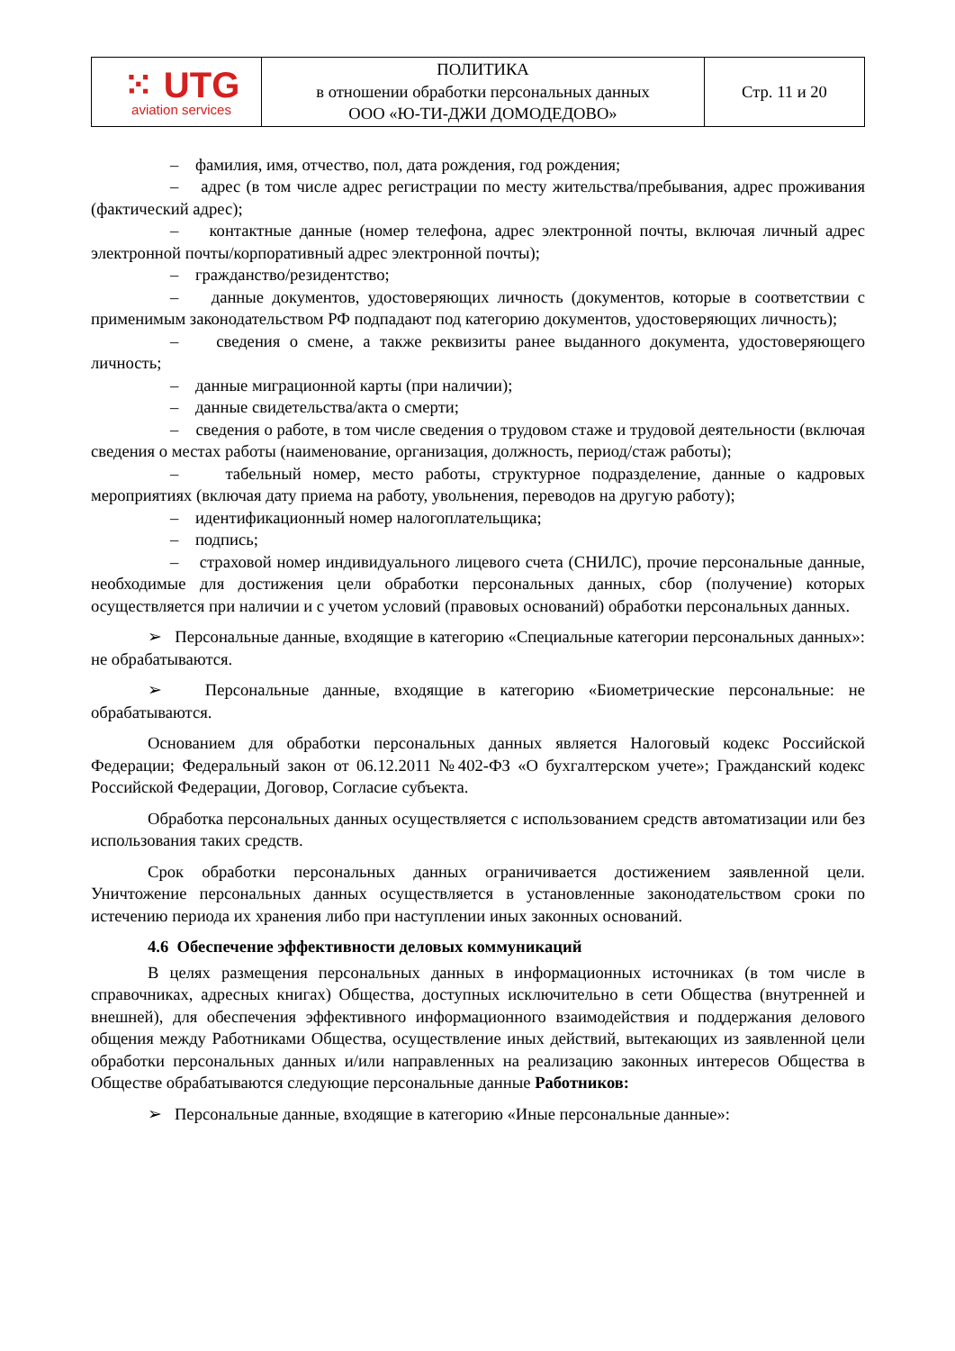| ⁙ UTG aviation services | ПОЛИТИКА в отношении обработки персональных данных ООО «Ю-ТИ-ДЖИ ДОМОДЕДОВО» | Стр. 11 и 20 |
– фамилия, имя, отчество, пол, дата рождения, год рождения;
– адрес (в том числе адрес регистрации по месту жительства/пребывания, адрес проживания (фактический адрес);
– контактные данные (номер телефона, адрес электронной почты, включая личный адрес электронной почты/корпоративный адрес электронной почты);
– гражданство/резидентство;
– данные документов, удостоверяющих личность (документов, которые в соответствии с применимым законодательством РФ подпадают под категорию документов, удостоверяющих личность);
– сведения о смене, а также реквизиты ранее выданного документа, удостоверяющего личность;
– данные миграционной карты (при наличии);
– данные свидетельства/акта о смерти;
– сведения о работе, в том числе сведения о трудовом стаже и трудовой деятельности (включая сведения о местах работы (наименование, организация, должность, период/стаж работы);
– табельный номер, место работы, структурное подразделение, данные о кадровых мероприятиях (включая дату приема на работу, увольнения, переводов на другую работу);
– идентификационный номер налогоплательщика;
– подпись;
– страховой номер индивидуального лицевого счета (СНИЛС), прочие персональные данные, необходимые для достижения цели обработки персональных данных, сбор (получение) которых осуществляется при наличии и с учетом условий (правовых оснований) обработки персональных данных.
➢ Персональные данные, входящие в категорию «Специальные категории персональных данных»: не обрабатываются.
➢ Персональные данные, входящие в категорию «Биометрические персональные: не обрабатываются.
Основанием для обработки персональных данных является Налоговый кодекс Российской Федерации; Федеральный закон от 06.12.2011 №402-ФЗ «О бухгалтерском учете»; Гражданский кодекс Российской Федерации, Договор, Согласие субъекта.
Обработка персональных данных осуществляется с использованием средств автоматизации или без использования таких средств.
Срок обработки персональных данных ограничивается достижением заявленной цели. Уничтожение персональных данных осуществляется в установленные законодательством сроки по истечению периода их хранения либо при наступлении иных законных оснований.
4.6 Обеспечение эффективности деловых коммуникаций
В целях размещения персональных данных в информационных источниках (в том числе в справочниках, адресных книгах) Общества, доступных исключительно в сети Общества (внутренней и внешней), для обеспечения эффективного информационного взаимодействия и поддержания делового общения между Работниками Общества, осуществление иных действий, вытекающих из заявленной цели обработки персональных данных и/или направленных на реализацию законных интересов Общества в Обществе обрабатываются следующие персональные данные Работников:
➢ Персональные данные, входящие в категорию «Иные персональные данные»: